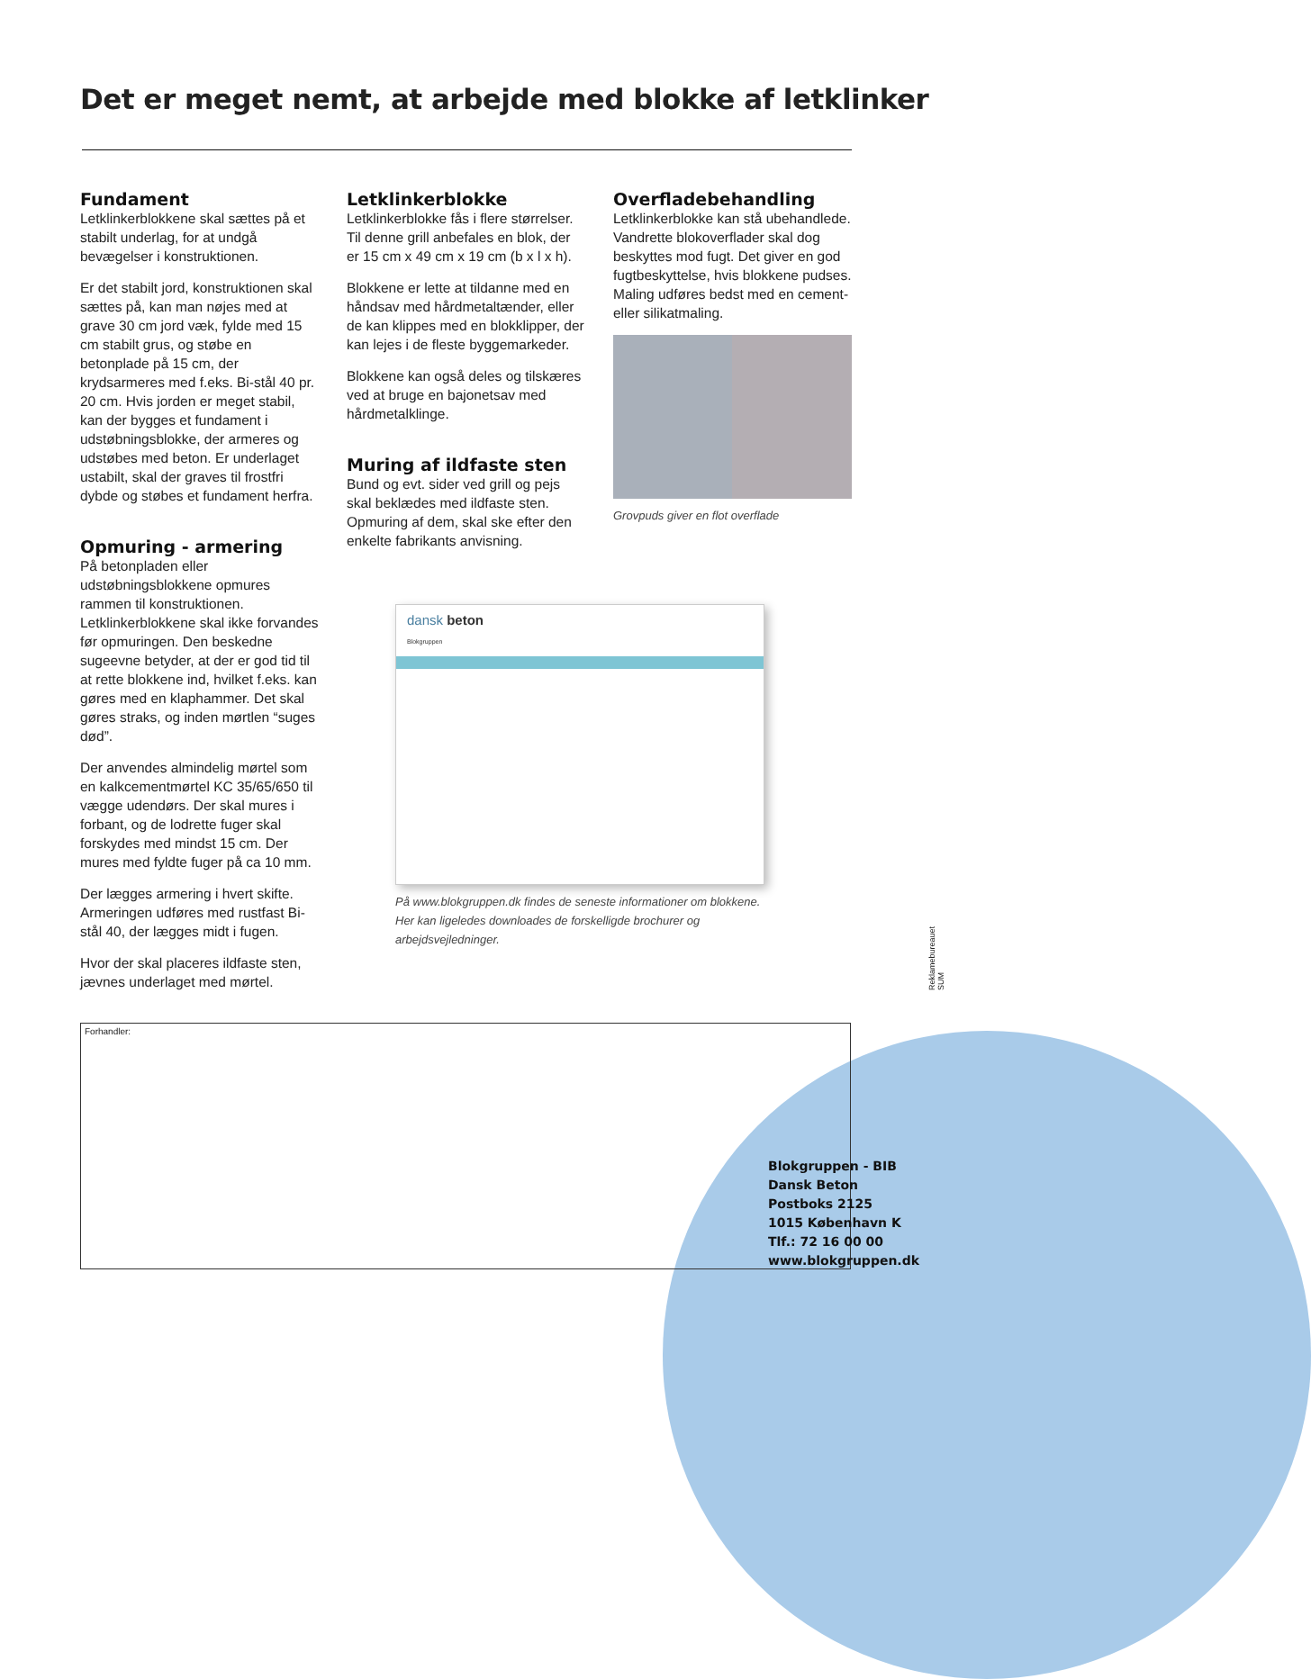Det er meget nemt, at arbejde med blokke af letklinker
Fundament
Letklinkerblokkene skal sættes på et stabilt underlag, for at undgå bevægelser i konstruktionen.
Er det stabilt jord, konstruktionen skal sættes på, kan man nøjes med at grave 30 cm jord væk, fylde med 15 cm stabilt grus, og støbe en betonplade på 15 cm, der krydsarmeres med f.eks. Bi-stål 40 pr. 20 cm. Hvis jorden er meget stabil, kan der bygges et fundament i udstøbningsblokke, der armeres og udstøbes med beton. Er underlaget ustabilt, skal der graves til frostfri dybde og støbes et fundament herfra.
Opmuring - armering
På betonpladen eller udstøbningsblokkene opmures rammen til konstruktionen. Letklinkerblokkene skal ikke forvandes før opmuringen. Den beskedne sugeevne betyder, at der er god tid til at rette blokkene ind, hvilket f.eks. kan gøres med en klaphammer. Det skal gøres straks, og inden mørtlen “suges død”.
Der anvendes almindelig mørtel som en kalkcementmørtel KC 35/65/650 til vægge udendørs. Der skal mures i forbant, og de lodrette fuger skal forskydes med mindst 15 cm. Der mures med fyldte fuger på ca 10 mm.
Der lægges armering i hvert skifte. Armeringen udføres med rustfast Bi-stål 40, der lægges midt i fugen.
Hvor der skal placeres ildfaste sten, jævnes underlaget med mørtel.
Letklinkerblokke
Letklinkerblokke fås i flere størrelser. Til denne grill anbefales en blok, der er 15 cm x 49 cm x 19 cm (b x l x h).
Blokkene er lette at tildanne med en håndsav med hårdmetaltænder, eller de kan klippes med en blokklipper, der kan lejes i de fleste byggemarkeder.
Blokkene kan også deles og tilskæres ved at bruge en bajonetsav med hårdmetalklinge.
Muring af ildfaste sten
Bund og evt. sider ved grill og pejs skal beklædes med ildfaste sten. Opmuring af dem, skal ske efter den enkelte fabrikants anvisning.
dansk beton
Blokgruppen
På www.blokgruppen.dk findes de seneste informationer om blokkene. Her kan ligeledes downloades de forskelligde brochurer og arbejdsvejledninger.
Overfladebehandling
Letklinkerblokke kan stå ubehandlede. Vandrette blokoverflader skal dog beskyttes mod fugt. Det giver en god fugtbeskyttelse, hvis blokkene pudses.
Maling udføres bedst med en cement- eller silikatmaling.
Grovpuds giver en flot overflade
Forhandler:
Blokgruppen - BIB
Dansk Beton
Postboks 2125
1015 København K
Tlf.: 72 16 00 00
www.blokgruppen.dk
Reklamebureauet SUM